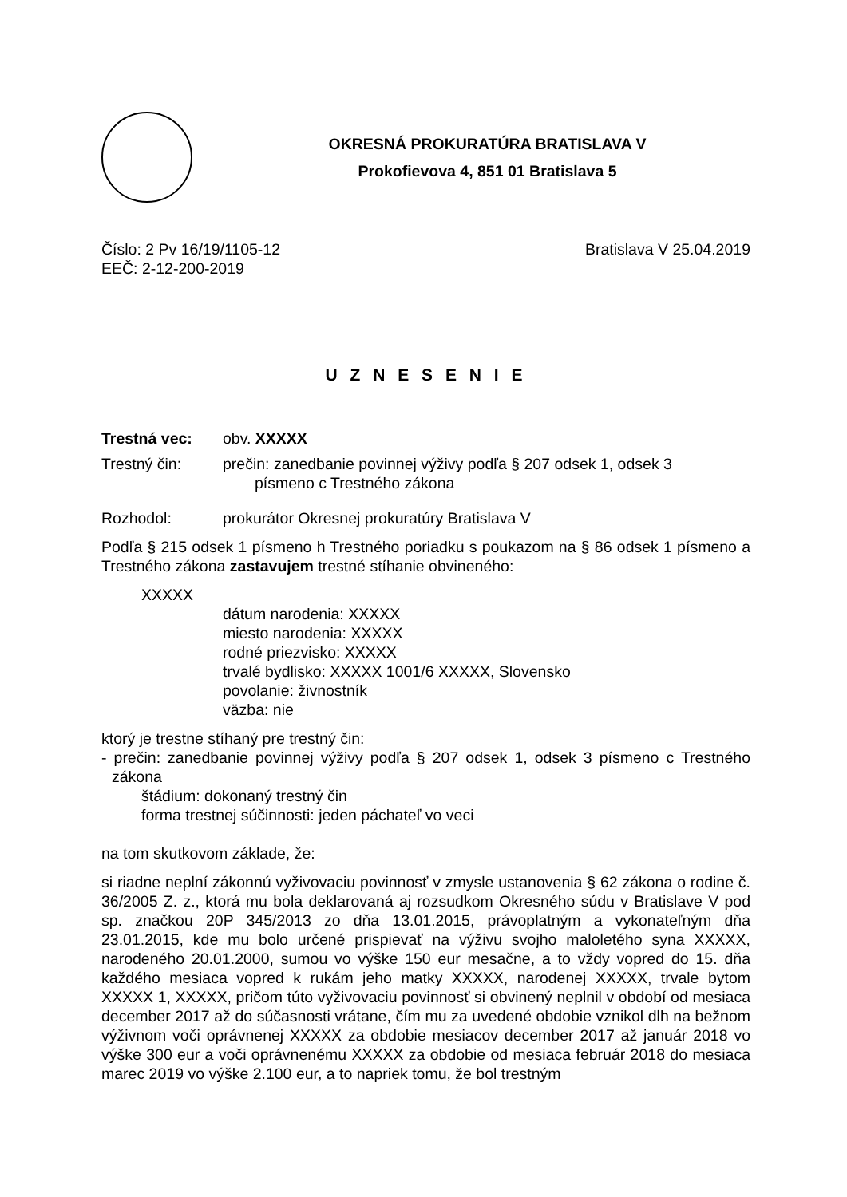OKRESNÁ PROKURATÚRA BRATISLAVA V
Prokofievova 4, 851 01 Bratislava 5
Číslo: 2 Pv 16/19/1105-12 Bratislava V 25.04.2019
EEČ: 2-12-200-2019
U Z N E S E N I E
Trestná vec: obv. XXXXX
Trestný čin: prečin: zanedbanie povinnej výživy podľa § 207 odsek 1, odsek 3
písmeno c Trestného zákona
Rozhodol: prokurátor Okresnej prokuratúry Bratislava V
Podľa § 215 odsek 1 písmeno h Trestného poriadku s poukazom na § 86 odsek 1 písmeno a Trestného zákona zastavujem trestné stíhanie obvineného:
XXXXX
dátum narodenia: XXXXX
miesto narodenia: XXXXX
rodné priezvisko: XXXXX
trvalé bydlisko: XXXXX 1001/6 XXXXX, Slovensko
povolanie: živnostník
väzba: nie
ktorý je trestne stíhaný pre trestný čin:
- prečin: zanedbanie povinnej výživy podľa § 207 odsek 1, odsek 3 písmeno c Trestného zákona
štádium: dokonaný trestný čin
forma trestnej súčinnosti: jeden páchateľ vo veci
na tom skutkovom základe, že:
si riadne neplní zákonnú vyživovaciu povinnosť v zmysle ustanovenia § 62 zákona o rodine č. 36/2005 Z. z., ktorá mu bola deklarovaná aj rozsudkom Okresného súdu v Bratislave V pod sp. značkou 20P 345/2013 zo dňa 13.01.2015, právoplatným a vykonateľným dňa 23.01.2015, kde mu bolo určené prispievať na výživu svojho maloletého syna XXXXX, narodeného 20.01.2000, sumou vo výške 150 eur mesačne, a to vždy vopred do 15. dňa každého mesiaca vopred k rukám jeho matky XXXXX, narodenej XXXXX, trvale bytom XXXXX 1, XXXXX, pričom túto vyživovaciu povinnosť si obvinený neplnil v období od mesiaca december 2017 až do súčasnosti vrátane, čím mu za uvedené obdobie vznikol dlh na bežnom výživnom voči oprávnenej XXXXX za obdobie mesiacov december 2017 až január 2018 vo výške 300 eur a voči oprávnenému XXXXX za obdobie od mesiaca február 2018 do mesiaca marec 2019 vo výške 2.100 eur, a to napriek tomu, že bol trestným